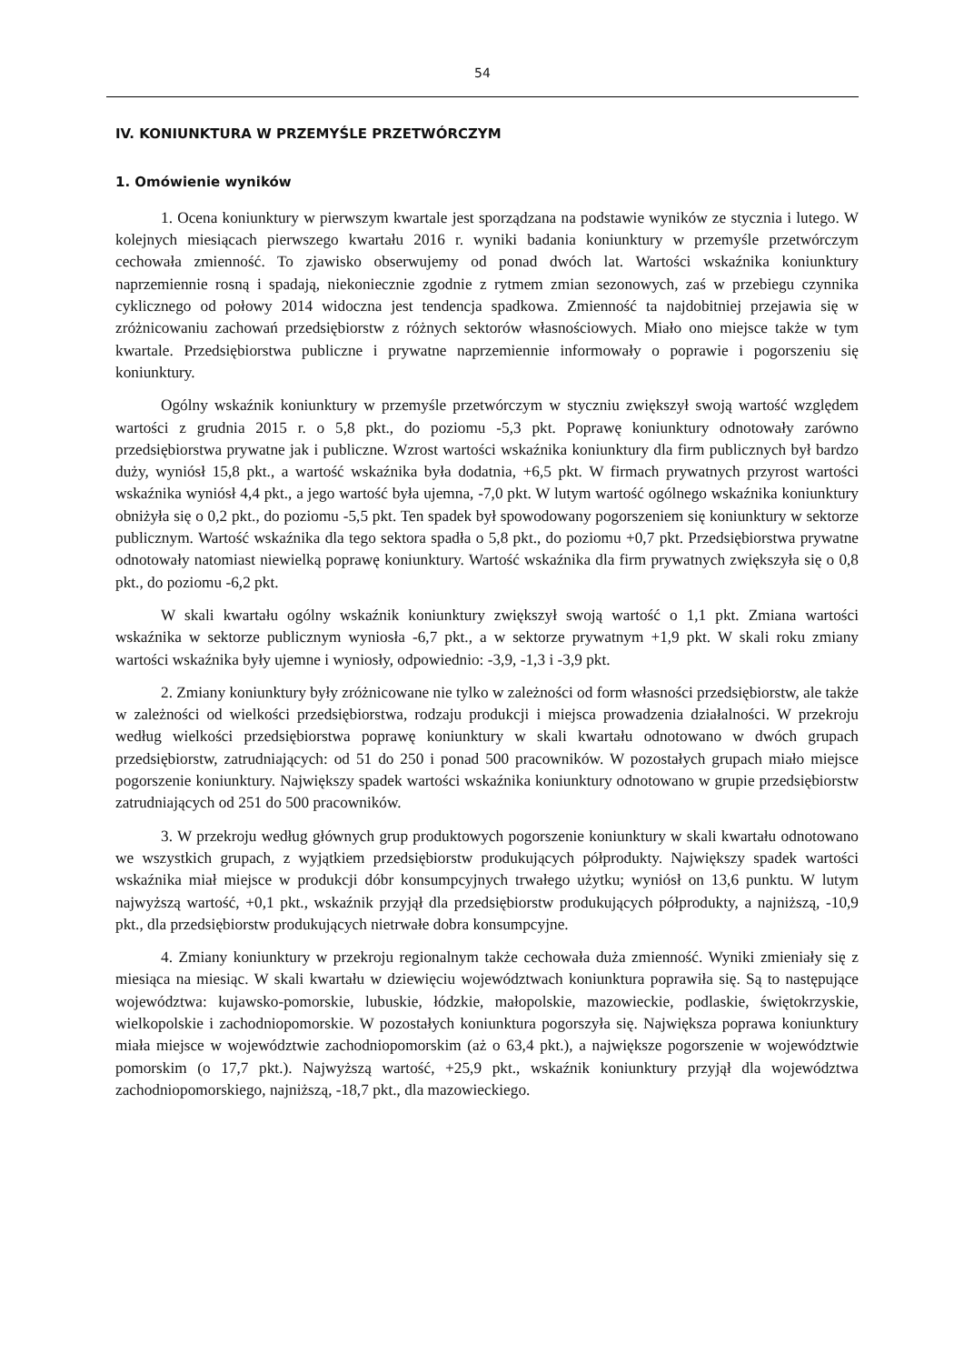54
IV. KONIUNKTURA W PRZEMYŚLE PRZETWÓRCZYM
1. Omówienie wyników
1. Ocena koniunktury w pierwszym kwartale jest sporządzana na podstawie wyników ze stycznia i lutego. W kolejnych miesiącach pierwszego kwartału 2016 r. wyniki badania koniunktury w przemyśle przetwórczym cechowała zmienność. To zjawisko obserwujemy od ponad dwóch lat. Wartości wskaźnika koniunktury naprzemiennie rosną i spadają, niekoniecznie zgodnie z rytmem zmian sezonowych, zaś w przebiegu czynnika cyklicznego od połowy 2014 widoczna jest tendencja spadkowa. Zmienność ta najdobitniej przejawia się w zróżnicowaniu zachowań przedsiębiorstw z różnych sektorów własnościowych. Miało ono miejsce także w tym kwartale. Przedsiębiorstwa publiczne i prywatne naprzemiennie informowały o poprawie i pogorszeniu się koniunktury.
Ogólny wskaźnik koniunktury w przemyśle przetwórczym w styczniu zwiększył swoją wartość względem wartości z grudnia 2015 r. o 5,8 pkt., do poziomu -5,3 pkt. Poprawę koniunktury odnotowały zarówno przedsiębiorstwa prywatne jak i publiczne. Wzrost wartości wskaźnika koniunktury dla firm publicznych był bardzo duży, wyniósł 15,8 pkt., a wartość wskaźnika była dodatnia, +6,5 pkt. W firmach prywatnych przyrost wartości wskaźnika wyniósł 4,4 pkt., a jego wartość była ujemna, -7,0 pkt. W lutym wartość ogólnego wskaźnika koniunktury obniżyła się o 0,2 pkt., do poziomu -5,5 pkt. Ten spadek był spowodowany pogorszeniem się koniunktury w sektorze publicznym. Wartość wskaźnika dla tego sektora spadła o 5,8 pkt., do poziomu +0,7 pkt. Przedsiębiorstwa prywatne odnotowały natomiast niewielką poprawę koniunktury. Wartość wskaźnika dla firm prywatnych zwiększyła się o 0,8 pkt., do poziomu -6,2 pkt.
W skali kwartału ogólny wskaźnik koniunktury zwiększył swoją wartość o 1,1 pkt. Zmiana wartości wskaźnika w sektorze publicznym wyniosła -6,7 pkt., a w sektorze prywatnym +1,9 pkt. W skali roku zmiany wartości wskaźnika były ujemne i wyniosły, odpowiednio: -3,9, -1,3 i -3,9 pkt.
2. Zmiany koniunktury były zróżnicowane nie tylko w zależności od form własności przedsiębiorstw, ale także w zależności od wielkości przedsiębiorstwa, rodzaju produkcji i miejsca prowadzenia działalności. W przekroju według wielkości przedsiębiorstwa poprawę koniunktury w skali kwartału odnotowano w dwóch grupach przedsiębiorstw, zatrudniających: od 51 do 250 i ponad 500 pracowników. W pozostałych grupach miało miejsce pogorszenie koniunktury. Największy spadek wartości wskaźnika koniunktury odnotowano w grupie przedsiębiorstw zatrudniających od 251 do 500 pracowników.
3. W przekroju według głównych grup produktowych pogorszenie koniunktury w skali kwartału odnotowano we wszystkich grupach, z wyjątkiem przedsiębiorstw produkujących półprodukty. Największy spadek wartości wskaźnika miał miejsce w produkcji dóbr konsumpcyjnych trwałego użytku; wyniósł on 13,6 punktu. W lutym najwyższą wartość, +0,1 pkt., wskaźnik przyjął dla przedsiębiorstw produkujących półprodukty, a najniższą, -10,9 pkt., dla przedsiębiorstw produkujących nietrwałe dobra konsumpcyjne.
4. Zmiany koniunktury w przekroju regionalnym także cechowała duża zmienność. Wyniki zmieniały się z miesiąca na miesiąc. W skali kwartału w dziewięciu województwach koniunktura poprawiła się. Są to następujące województwa: kujawsko-pomorskie, lubuskie, łódzkie, małopolskie, mazowieckie, podlaskie, świętokrzyskie, wielkopolskie i zachodniopomorskie. W pozostałych koniunktura pogorszyła się. Największa poprawa koniunktury miała miejsce w województwie zachodniopomorskim (aż o 63,4 pkt.), a największe pogorszenie w województwie pomorskim (o 17,7 pkt.). Najwyższą wartość, +25,9 pkt., wskaźnik koniunktury przyjął dla województwa zachodniopomorskiego, najniższą, -18,7 pkt., dla mazowieckiego.